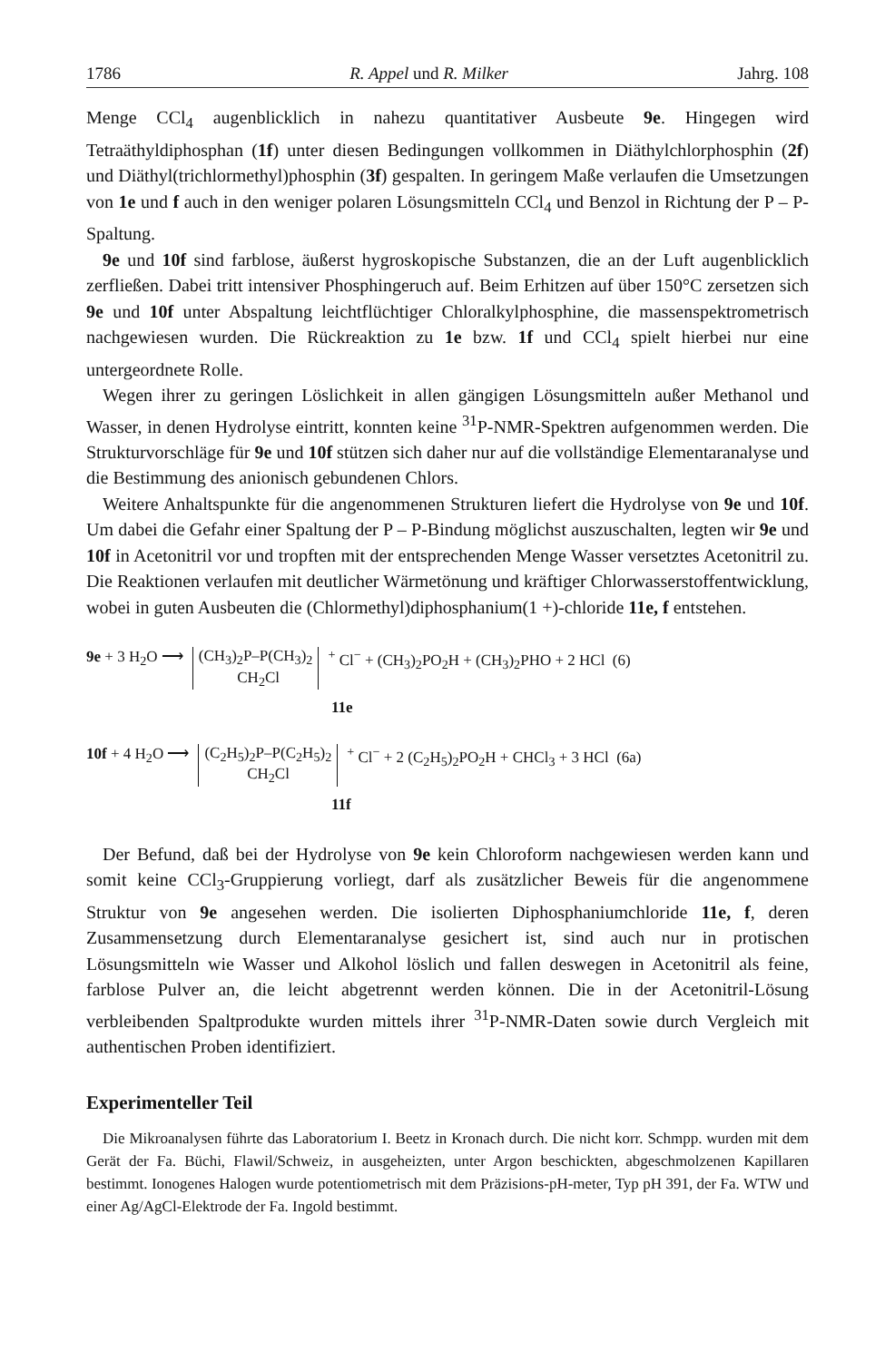1786 R. Appel und R. Milker Jahrg. 108
Menge CCl<sub>4</sub> augenblicklich in nahezu quantitativer Ausbeute 9e. Hingegen wird Tetraäthyldiphosphan (1f) unter diesen Bedingungen vollkommen in Diäthylchlorphosphin (2f) und Diäthyl(trichlormethyl)phosphin (3f) gespalten. In geringem Maße verlaufen die Umsetzungen von 1e und f auch in den weniger polaren Lösungsmitteln CCl<sub>4</sub> und Benzol in Richtung der P – P-Spaltung.
9e und 10f sind farblose, äußerst hygroskopische Substanzen, die an der Luft augenblicklich zerfließen. Dabei tritt intensiver Phosphingeruch auf. Beim Erhitzen auf über 150°C zersetzen sich 9e und 10f unter Abspaltung leichtflüchtiger Chloralkylphosphine, die massenspektrometrisch nachgewiesen wurden. Die Rückreaktion zu 1e bzw. 1f und CCl<sub>4</sub> spielt hierbei nur eine untergeordnete Rolle.
Wegen ihrer zu geringen Löslichkeit in allen gängigen Lösungsmitteln außer Methanol und Wasser, in denen Hydrolyse eintritt, konnten keine <sup>31</sup>P-NMR-Spektren aufgenommen werden. Die Strukturvorschläge für 9e und 10f stützen sich daher nur auf die vollständige Elementaranalyse und die Bestimmung des anionisch gebundenen Chlors.
Weitere Anhaltspunkte für die angenommenen Strukturen liefert die Hydrolyse von 9e und 10f. Um dabei die Gefahr einer Spaltung der P – P-Bindung möglichst auszuschalten, legten wir 9e und 10f in Acetonitril vor und tropften mit der entsprechenden Menge Wasser versetztes Acetonitril zu. Die Reaktionen verlaufen mit deutlicher Wärmetönung und kräftiger Chlorwasserstoffentwicklung, wobei in guten Ausbeuten die (Chlormethyl)diphosphanium(1 +)-chloride 11e, f entstehen.
9e + 3 H<sub>2</sub>O ⟶ (CH<sub>3</sub>)<sub>2</sub>P–P(CH<sub>3</sub>)<sub>2</sub>
CH<sub>2</sub>Cl<sup>+</sup> Cl<sup>−</sup> + (CH<sub>3</sub>)<sub>2</sub>PO<sub>2</sub>H + (CH<sub>3</sub>)<sub>2</sub>PHO + 2 HCl (6)
11e
10f + 4 H<sub>2</sub>O ⟶ (C<sub>2</sub>H<sub>5</sub>)<sub>2</sub>P–P(C<sub>2</sub>H<sub>5</sub>)<sub>2</sub>
CH<sub>2</sub>Cl<sup>+</sup> Cl<sup>−</sup> + 2 (C<sub>2</sub>H<sub>5</sub>)<sub>2</sub>PO<sub>2</sub>H + CHCl<sub>3</sub> + 3 HCl (6a)
11f
Der Befund, daß bei der Hydrolyse von 9e kein Chloroform nachgewiesen werden kann und somit keine CCl<sub>3</sub>-Gruppierung vorliegt, darf als zusätzlicher Beweis für die angenommene Struktur von 9e angesehen werden. Die isolierten Diphosphaniumchloride 11e, f, deren Zusammensetzung durch Elementaranalyse gesichert ist, sind auch nur in protischen Lösungsmitteln wie Wasser und Alkohol löslich und fallen deswegen in Acetonitril als feine, farblose Pulver an, die leicht abgetrennt werden können. Die in der Acetonitril-Lösung verbleibenden Spaltprodukte wurden mittels ihrer <sup>31</sup>P-NMR-Daten sowie durch Vergleich mit authentischen Proben identifiziert.
Experimenteller Teil
Die Mikroanalysen führte das Laboratorium I. Beetz in Kronach durch. Die nicht korr. Schmpp. wurden mit dem Gerät der Fa. Büchi, Flawil/Schweiz, in ausgeheizten, unter Argon beschickten, abgeschmolzenen Kapillaren bestimmt. Ionogenes Halogen wurde potentiometrisch mit dem Präzisions-pH-meter, Typ pH 391, der Fa. WTW und einer Ag/AgCl-Elektrode der Fa. Ingold bestimmt.